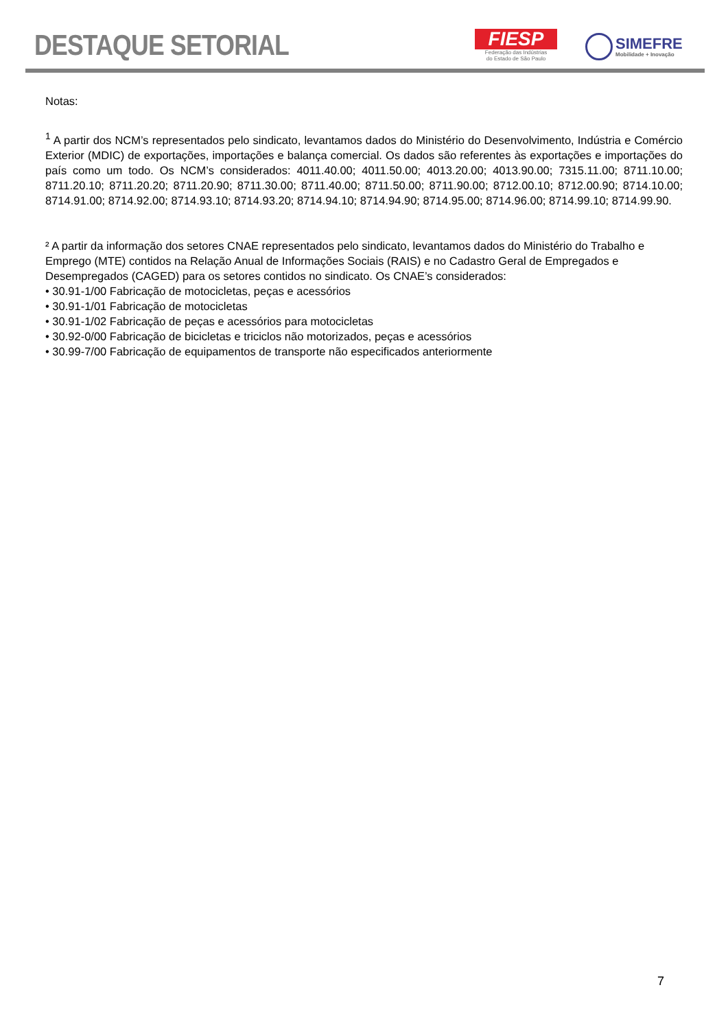DESTAQUE SETORIAL
FIESP
Federação das Indústrias
do Estado de São Paulo
SIMEFRE
Mobilidade + Inovação
Notas:
<sup>1</sup> A partir dos NCM’s representados pelo sindicato, levantamos dados do Ministério do Desenvolvimento, Indústria e Comércio Exterior (MDIC) de exportações, importações e balança comercial. Os dados são referentes às exportações e importações do país como um todo. Os NCM’s considerados: 4011.40.00; 4011.50.00; 4013.20.00; 4013.90.00; 7315.11.00; 8711.10.00; 8711.20.10; 8711.20.20; 8711.20.90; 8711.30.00; 8711.40.00; 8711.50.00; 8711.90.00; 8712.00.10; 8712.00.90; 8714.10.00; 8714.91.00; 8714.92.00; 8714.93.10; 8714.93.20; 8714.94.10; 8714.94.90; 8714.95.00; 8714.96.00; 8714.99.10; 8714.99.90.
² A partir da informação dos setores CNAE representados pelo sindicato, levantamos dados do Ministério do Trabalho e Emprego (MTE) contidos na Relação Anual de Informações Sociais (RAIS) e no Cadastro Geral de Empregados e Desempregados (CAGED) para os setores contidos no sindicato. Os CNAE’s considerados:
• 30.91-1/00 Fabricação de motocicletas, peças e acessórios
• 30.91-1/01 Fabricação de motocicletas
• 30.91-1/02 Fabricação de peças e acessórios para motocicletas
• 30.92-0/00 Fabricação de bicicletas e triciclos não motorizados, peças e acessórios
• 30.99-7/00 Fabricação de equipamentos de transporte não especificados anteriormente
7